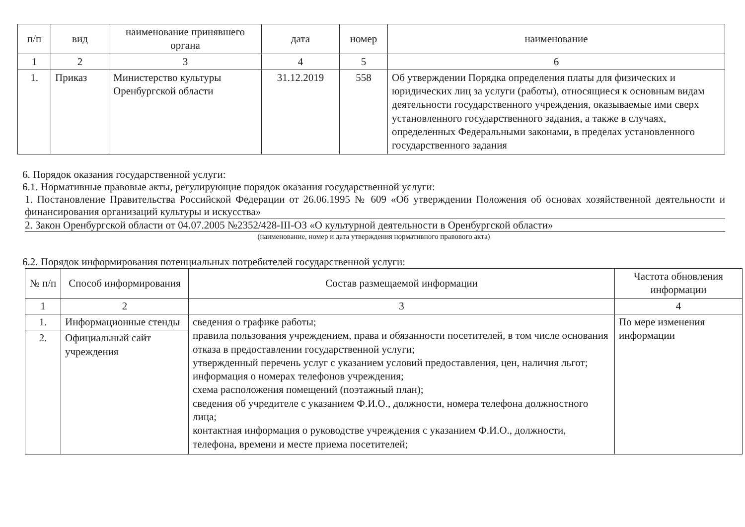| п/п | вид | наименование принявшего органа | дата | номер | наименование |
| --- | --- | --- | --- | --- | --- |
| 1 | 2 | 3 | 4 | 5 | 6 |
| 1. | Приказ | Министерство культуры Оренбургской области | 31.12.2019 | 558 | Об утверждении Порядка определения платы для физических и юридических лиц за услуги (работы), относящиеся к основным видам деятельности государственного учреждения, оказываемые ими сверх установленного государственного задания, а также в случаях, определенных Федеральными законами, в пределах установленного государственного задания |
6. Порядок оказания государственной услуги:
6.1. Нормативные правовые акты, регулирующие порядок оказания государственной услуги:
1. Постановление Правительства Российской Федерации от 26.06.1995 № 609 «Об утверждении Положения об основах хозяйственной деятельности и финансирования организаций культуры и искусства»
2. Закон Оренбургской области от 04.07.2005 №2352/428-III-ОЗ «О культурной деятельности в Оренбургской области»
(наименование, номер и дата утверждения нормативного правового акта)
6.2. Порядок информирования потенциальных потребителей государственной услуги:
| № п/п | Способ информирования | Состав размещаемой информации | Частота обновления информации |
| --- | --- | --- | --- |
| 1 | 2 | 3 | 4 |
| 1. | Информационные стенды | сведения о графике работы; правила пользования учреждением, права и обязанности посетителей, в том числе основания отказа в предоставлении государственной услуги; утвержденный перечень услуг с указанием условий предоставления, цен, наличия льгот; информация о номерах телефонов учреждения; схема расположения помещений (поэтажный план); сведения об учредителе с указанием Ф.И.О., должности, номера телефона должностного лица; контактная информация о руководстве учреждения с указанием Ф.И.О., должности, телефона, времени и месте приема посетителей; | По мере изменения информации |
| 2. | Официальный сайт учреждения | | |